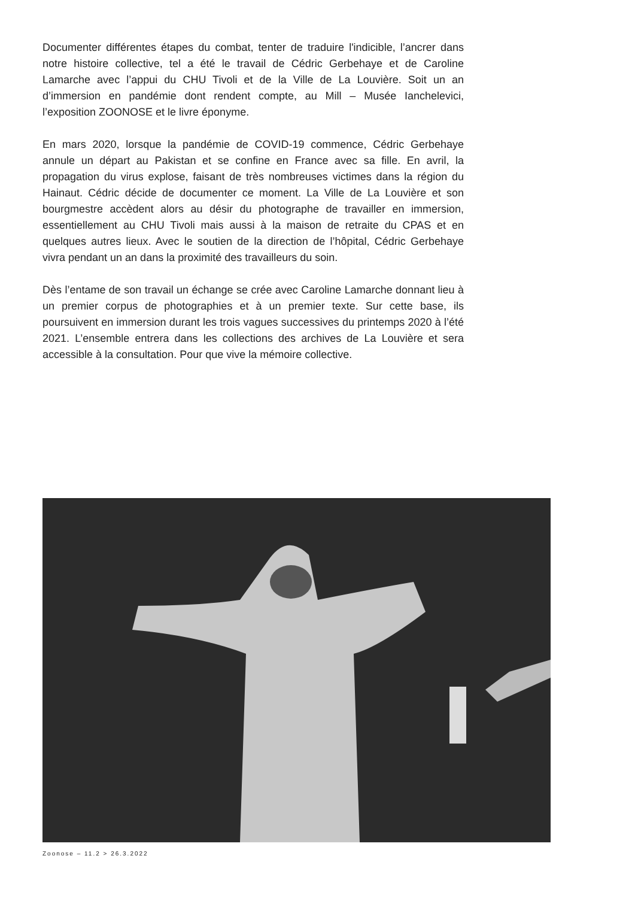Documenter différentes étapes du combat, tenter de traduire l'indicible, l’ancrer dans notre histoire collective, tel a été le travail de Cédric Gerbehaye et de Caroline Lamarche avec l’appui du CHU Tivoli et de la Ville de La Louvière. Soit un an d’immersion en pandémie dont rendent compte, au Mill – Musée Ianchelevici, l’exposition ZOONOSE et le livre éponyme.
En mars 2020, lorsque la pandémie de COVID-19 commence, Cédric Gerbehaye annule un départ au Pakistan et se confine en France avec sa fille. En avril, la propagation du virus explose, faisant de très nombreuses victimes dans la région du Hainaut. Cédric décide de documenter ce moment. La Ville de La Louvière et son bourgmestre accèdent alors au désir du photographe de travailler en immersion, essentiellement au CHU Tivoli mais aussi à la maison de retraite du CPAS et en quelques autres lieux. Avec le soutien de la direction de l’hôpital, Cédric Gerbehaye vivra pendant un an dans la proximité des travailleurs du soin.
Dès l’entame de son travail un échange se crée avec Caroline Lamarche donnant lieu à un premier corpus de photographies et à un premier texte. Sur cette base, ils poursuivent en immersion durant les trois vagues successives du printemps 2020 à l’été 2021. L’ensemble entrera dans les collections des archives de La Louvière et sera accessible à la consultation. Pour que vive la mémoire collective.
Zoonose – 11.2 > 26.3.2022